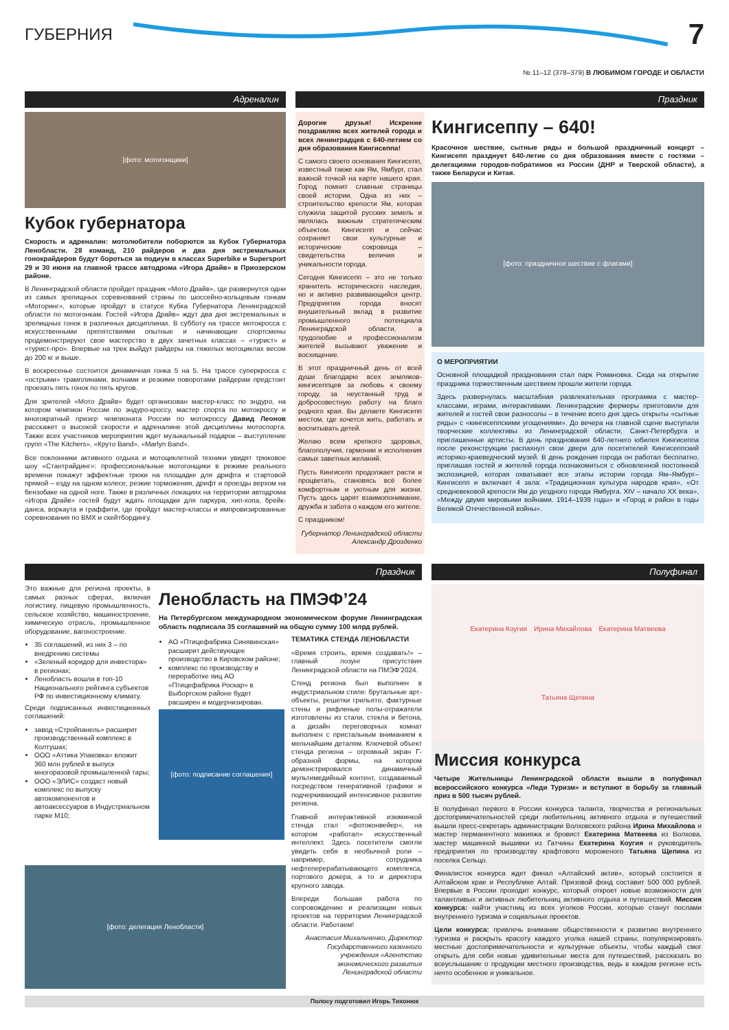ГУБЕРНИЯ
7
№ 11–12 (378–379) В ЛЮБИМОМ ГОРОДЕ И ОБЛАСТИ
Адреналин
[фото: мотогонщики]
Кубок губернатора
Скорость и адреналин: мотолюбители поборются за Кубок Губернатора Ленобласти. 28 команд, 210 райдеров и два дня экстремальных гонокрайдеров будут бороться за подиум в классах Superbike и Supersport 29 и 30 июня на главной трассе автодрома «Игора Драйв» в Приозерском районе.
В Ленинградской области пройдет праздник «Мото Драйв», где развернутся одни из самых зрелищных соревнований страны по шоссейно-кольцевым гонкам «Моторинг», которые пройдут в статусе Кубка Губернатора Ленинградской области по мотогонкам. Гостей «Игора Драйв» ждут два дня экстремальных и зрелищных гонок в различных дисциплинах. В субботу на трассе мотокросса с искусственными препятствиями опытные и начинающие спортсмены продемонстрируют свое мастерство в двух зачетных классах – «турист» и «турист-про». Впервые на трек выйдут райдеры на тяжелых мотоциклах весом до 200 кг и выше.
В воскресенье состоится динамичная гонка 5 на 5. На трассе суперкросса с «острыми» трамплинами, волнами и резкими поворотами райдерам предстоит проехать пять гонок по пять кругов.
Для зрителей «Мото Драйв» будет организован мастер-класс по эндуро, на котором чемпион России по эндуро-кроссу, мастер спорта по мотокроссу и многократный призер чемпионата России по мотокроссу Давид Леонов расскажет о высокой скорости и адреналине этой дисциплины мотоспорта. Также всех участников мероприятия ждет музыкальный подарок – выступление групп «The Kitchers», «Круто Band», «Marlyn Band».
Все поклонники активного отдыха и мотоциклетной техники увидят трюковое шоу «Стантрайдинг»: профессиональные мотогонщики в режиме реального времени покажут эффектные трюки на площадке для дрифта и стартовой прямой – езду на одном колесе, резкие торможения, дрифт и проезды верхом на бензобаке на одной ноге. Также в различных локациях на территории автодрома «Игора Драйв» гостей будут ждать площадки для паркура, хип-хопа, брейк-данса, воркаута и граффити, где пройдут мастер-классы и импровизированные соревнования по BMX и скейтбордингу.
Праздник
Дорогие друзья! Искренне поздравляю всех жителей города и всех ленинградцев с 640-летием со дня образования Кингисеппа!
С самого своего основания Кингисепп, известный также как Ям, Ямбург, стал важной точкой на карте нашего края. Город помнит славные страницы своей истории. Одна из них – строительство крепости Ям, которая служила защитой русских земель и являлась важным стратегическим объектом. Кингисепп и сейчас сохраняет свои культурные и исторические сокровища – свидетельства величия и уникальности города.
Сегодня Кингисепп – это не только хранитель исторического наследия, но и активно развивающийся центр. Предприятия города вносят внушительный вклад в развитие промышленного потенциала Ленинградской области, а трудолюбие и профессионализм жителей вызывают уважение и восхищение.
В этот праздничный день от всей души благодарю всех земляков-кингисеппцев за любовь к своему городу, за неустанный труд и добросовестную работу на благо родного края. Вы делаете Кингисепп местом, где хочется жить, работать и воспитывать детей.
Желаю всем крепкого здоровья, благополучия, гармонии и исполнения самых заветных желаний.
Пусть Кингисепп продолжает расти и процветать, становясь всё более комфортным и уютным для жизни. Пусть здесь царят взаимопонимание, дружба и забота о каждом его жителе.
С праздником!
Губернатор Ленинградской области Александр Дрозденко
Кингисеппу – 640!
Красочное шествие, сытные ряды и большой праздничный концерт – Кингисепп празднует 640-летие со дня образования вместе с гостями – делегациями городов-побратимов из России (ДНР и Тверской области), а также Беларуси и Китая.
[фото: праздничное шествие с флагами]
О МЕРОПРИЯТИИ
Основной площадкой празднования стал парк Романовка. Сюда на открытие праздника торжественным шествием прошли жители города.
Здесь развернулась масштабная развлекательная программа с мастер-классами, играми, интерактивами. Ленинградские фермеры приготовили для жителей и гостей свои разносолы – в течение всего дня здесь открыты «сытные ряды» с «кингисеппскими угощениями». До вечера на главной сцене выступали творческие коллективы из Ленинградской области, Санкт-Петербурга и приглашенные артисты. В день празднования 640-летнего юбилея Кингисеппа после реконструкции распахнул свои двери для посетителей Кингисеппский историко-краеведческий музей. В день рождения города он работал бесплатно, приглашая гостей и жителей города познакомиться с обновленной постоянной экспозицией, которая охватывает все этапы истории города Ям–Ямбург–Кингисепп и включает 4 зала: «Традиционная культура народов края», «От средневековой крепости Ям до уездного города Ямбурга. XIV – начало XX века», «Между двумя мировыми войнами. 1914–1939 годы» и «Город и район в годы Великой Отечественной войны».
Праздник
Это важные для региона проекты, в самых разных сферах, включая логистику, пищевую промышленность, сельское хозяйство, машиностроение, химическую отрасль, промышленное оборудование, вагоностроение.
35 соглашений, из них 3 – по внедрению системы
«Зеленый коридор для инвестора» в регионах;
Ленобласть вошла в топ-10 Национального рейтинга субъектов РФ по инвестиционному климату.
Среди подписанных инвестиционных соглашений:
завод «Стройпанель» расширит производственный комплекс в Колтушах;
ООО «Аттика Упаковка» вложит 360 млн рублей в выпуск многоразовой промышленной тары;
ООО «ЭЛИС» создаст новый комплекс по выпуску автокомпонентов и автоаксессуаров в Индустриальном парке М10;
Ленобласть на ПМЭФ’24
На Петербургском международном экономическом форуме Ленинградская область подписала 35 соглашений на общую сумму 100 млрд рублей.
АО «Птицефабрика Синявинская» расширит действующее производство в Кировском районе;
комплекс по производству и переработке яиц АО «Птицефабрика Роскар» в Выборгском районе будет расширен и модернизирован.
[фото: подписание соглашения]
ТЕМАТИКА СТЕНДА ЛЕНОБЛАСТИ
«Время строить, время создавать!» – главный лозунг присутствия Ленинградской области на ПМЭФ’2024.
Стенд региона был выполнен в индустриальном стиле: брутальные арт-объекты, решетки грильято, фактурные стены и рифленые полы-отражатели изготовлены из стали, стекла и бетона, а дизайн переговорных комнат выполнен с пристальным вниманием к мельчайшим деталям. Ключевой объект стенда региона – огромный экран Г-образной формы, на котором демонстрировался динамичный мультимедийный контент, создаваемый посредством генеративной графики и подчеркивающий интенсивное развитие региона.
Главной интерактивной изюминкой стенда стал «фотоконвейер», на котором «работал» искусственный интеллект. Здесь посетители смогли увидеть себя в необычной роли – например, сотрудника нефтеперерабатывающего комплекса, портового докера, а то и директора крупного завода.
Впереди большая работа по сопровождению и реализации новых проектов на территории Ленинградской области. Работаем!
Анастасия Михальченко, Директор Государственного казенного учреждения «Агентство экономического развития Ленинградской области
[фото: делегация Ленобласти]
Полуфинал
Екатерина Коугия Ирина Михайлова Екатерина Матвеева Татьяна Щепина
Миссия конкурса
Четыре Жительницы Ленинградской области вышли в полуфинал всероссийского конкурса «Леди Туризм» и вступают в борьбу за главный приз в 500 тысяч рублей.
В полуфинал первого в России конкурса таланта, творчества и региональных достопримечательностей среди любительниц активного отдыха и путешествий вышли пресс-секретарь администрации Волховского района Ирина Михайлова и мастер перманентного макияжа и бровист Екатерина Матвеева из Волхова, мастер машинной вышивки из Гатчины Екатерина Коугия и руководитель предприятия по производству крафтового мороженого Татьяна Щепина из поселка Сельцо.
Финалисток конкурса ждет финал «Алтайский актив», который состоится в Алтайском крае и Республике Алтай. Призовой фонд составит 500 000 рублей. Впервые в России проходит конкурс, который откроет новые возможности для талантливых и активных любительниц активного отдыха и путешествий. Миссия конкурса: найти участниц из всех уголков России, которые станут послами внутреннего туризма и социальных проектов.
Цели конкурса: привлечь внимание общественности к развитию внутреннего туризма и раскрыть красоту каждого уголка нашей страны, популяризировать местные достопримечательности и культурные объекты, чтобы каждый смог открыть для себя новые удивительные места для путешествий, рассказать во всеуслышание о продукции местного производства, ведь в каждом регионе есть нечто особенное и уникальное.
Полосу подготовил Игорь Тихонюк